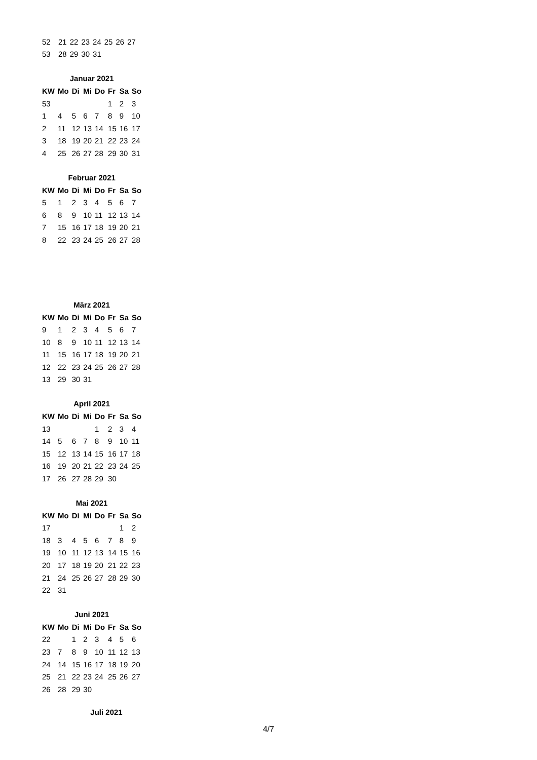| 52 | 21 | 22 | 23 | 24 | 25 | 26 | 27 |
| 53 | 28 | 29 | 30 | 31 | | | |
Januar 2021
| KW | Mo | Di | Mi | Do | Fr | Sa | So |
| --- | --- | --- | --- | --- | --- | --- | --- |
| 53 | | | | | 1 | 2 | 3 |
| 1 | 4 | 5 | 6 | 7 | 8 | 9 | 10 |
| 2 | 11 | 12 | 13 | 14 | 15 | 16 | 17 |
| 3 | 18 | 19 | 20 | 21 | 22 | 23 | 24 |
| 4 | 25 | 26 | 27 | 28 | 29 | 30 | 31 |
Februar 2021
| KW | Mo | Di | Mi | Do | Fr | Sa | So |
| --- | --- | --- | --- | --- | --- | --- | --- |
| 5 | 1 | 2 | 3 | 4 | 5 | 6 | 7 |
| 6 | 8 | 9 | 10 | 11 | 12 | 13 | 14 |
| 7 | 15 | 16 | 17 | 18 | 19 | 20 | 21 |
| 8 | 22 | 23 | 24 | 25 | 26 | 27 | 28 |
März 2021
| KW | Mo | Di | Mi | Do | Fr | Sa | So |
| --- | --- | --- | --- | --- | --- | --- | --- |
| 9 | 1 | 2 | 3 | 4 | 5 | 6 | 7 |
| 10 | 8 | 9 | 10 | 11 | 12 | 13 | 14 |
| 11 | 15 | 16 | 17 | 18 | 19 | 20 | 21 |
| 12 | 22 | 23 | 24 | 25 | 26 | 27 | 28 |
| 13 | 29 | 30 | 31 | | | | |
April 2021
| KW | Mo | Di | Mi | Do | Fr | Sa | So |
| --- | --- | --- | --- | --- | --- | --- | --- |
| 13 | | | | 1 | 2 | 3 | 4 |
| 14 | 5 | 6 | 7 | 8 | 9 | 10 | 11 |
| 15 | 12 | 13 | 14 | 15 | 16 | 17 | 18 |
| 16 | 19 | 20 | 21 | 22 | 23 | 24 | 25 |
| 17 | 26 | 27 | 28 | 29 | 30 | | |
Mai 2021
| KW | Mo | Di | Mi | Do | Fr | Sa | So |
| --- | --- | --- | --- | --- | --- | --- | --- |
| 17 | | | | | | 1 | 2 |
| 18 | 3 | 4 | 5 | 6 | 7 | 8 | 9 |
| 19 | 10 | 11 | 12 | 13 | 14 | 15 | 16 |
| 20 | 17 | 18 | 19 | 20 | 21 | 22 | 23 |
| 21 | 24 | 25 | 26 | 27 | 28 | 29 | 30 |
| 22 | 31 | | | | | | |
Juni 2021
| KW | Mo | Di | Mi | Do | Fr | Sa | So |
| --- | --- | --- | --- | --- | --- | --- | --- |
| 22 | | 1 | 2 | 3 | 4 | 5 | 6 |
| 23 | 7 | 8 | 9 | 10 | 11 | 12 | 13 |
| 24 | 14 | 15 | 16 | 17 | 18 | 19 | 20 |
| 25 | 21 | 22 | 23 | 24 | 25 | 26 | 27 |
| 26 | 28 | 29 | 30 | | | | |
Juli 2021
4/7